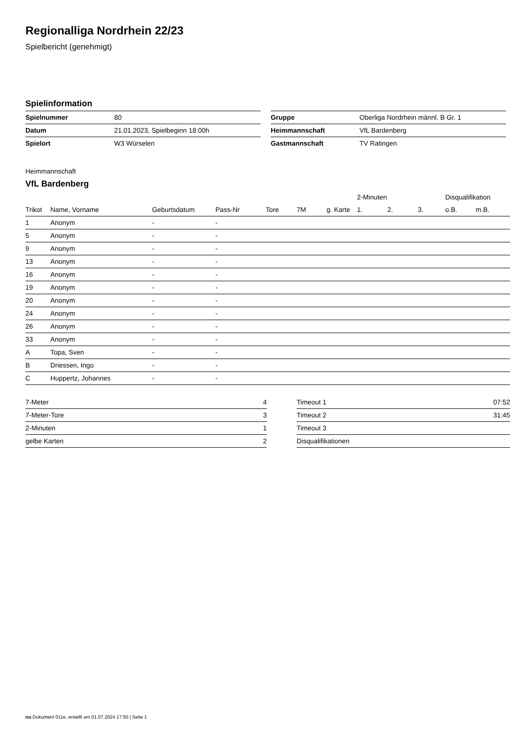Regionalliga Nordrhein 22/23
Spielbericht (genehmigt)
Spielinformation
| Spielnummer | 80 |
| Datum | 21.01.2023, Spielbeginn 18:00h |
| Spielort | W3 Würselen |
| Gruppe | Oberliga Nordrhein männl. B Gr. 1 |
| Heimmannschaft | VfL Bardenberg |
| Gastmannschaft | TV Ratingen |
Heimmannschaft
VfL Bardenberg
| | | | | | | | 2-Minuten | | | Disqualifikation | |
| --- | --- | --- | --- | --- | --- | --- | --- | --- | --- | --- | --- |
| Trikot | Name, Vorname | Geburtsdatum | Pass-Nr | Tore | 7M | g. Karte | 1. | 2. | 3. | o.B. | m.B. |
| 1 | Anonym | - | - | | | | | | | | |
| 5 | Anonym | - | - | | | | | | | | |
| 9 | Anonym | - | - | | | | | | | | |
| 13 | Anonym | - | - | | | | | | | | |
| 16 | Anonym | - | - | | | | | | | | |
| 19 | Anonym | - | - | | | | | | | | |
| 20 | Anonym | - | - | | | | | | | | |
| 24 | Anonym | - | - | | | | | | | | |
| 26 | Anonym | - | - | | | | | | | | |
| 33 | Anonym | - | - | | | | | | | | |
| A | Topa, Sven | - | - | | | | | | | | |
| B | Driessen, Ingo | - | - | | | | | | | | |
| C | Huppertz, Johannes | - | - | | | | | | | | |
| 7-Meter | 4 |
| 7-Meter-Tore | 3 |
| 2-Minuten | 1 |
| gelbe Karten | 2 |
| Timeout 1 | 07:52 |
| Timeout 2 | 31:45 |
| Timeout 3 | |
| Disqualifikationen | |
nu.Dokument 011e, erstellt am 01.07.2024 17:50 | Seite 1